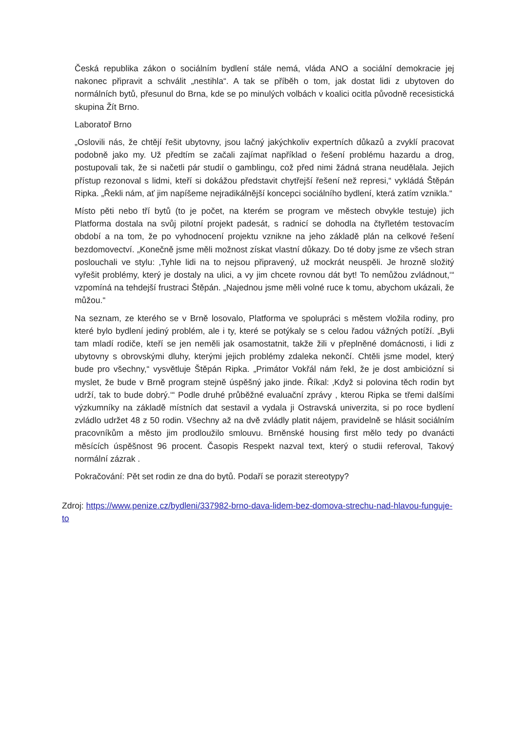Česká republika zákon o sociálním bydlení stále nemá, vláda ANO a sociální demokracie jej nakonec připravit a schválit „nestihla“. A tak se příběh o tom, jak dostat lidi z ubytoven do normálních bytů, přesunul do Brna, kde se po minulých volbách v koalici ocitla původně recesistická skupina Žít Brno.
Laboratoř Brno
„Oslovili nás, že chtějí řešit ubytovny, jsou lačný jakýchkoliv expertních důkazů a zvyklí pracovat podobně jako my. Už předtím se začali zajímat například o řešení problému hazardu a drog, postupovali tak, že si načetli pár studií o gamblingu, což před nimi žádná strana neudělala. Jejich přístup rezonoval s lidmi, kteří si dokážou představit chytřejší řešení než represi,“ vykládá Štěpán Ripka. „Řekli nám, ať jim napíšeme nejradikálnější koncepci sociálního bydlení, která zatím vznikla.“
Místo pěti nebo tří bytů (to je počet, na kterém se program ve městech obvykle testuje) jich Platforma dostala na svůj pilotní projekt padesát, s radnicí se dohodla na čtyřletém testovacím období a na tom, že po vyhodnocení projektu vznikne na jeho základě plán na celkové řešení bezdomovectví. „Konečně jsme měli možnost získat vlastní důkazy. Do té doby jsme ze všech stran poslouchali ve stylu: ‚Tyhle lidi na to nejsou připravený, už mockrát neuspěli. Je hrozně složitý vyřešit problémy, který je dostaly na ulici, a vy jim chcete rovnou dát byt! To nemůžou zvládnout,‘“ vzpomíná na tehdejší frustraci Štěpán. „Najednou jsme měli volné ruce k tomu, abychom ukázali, že můžou.“
Na seznam, ze kterého se v Brně losovalo, Platforma ve spolupráci s městem vložila rodiny, pro které bylo bydlení jediný problém, ale i ty, které se potýkaly se s celou řadou vážných potíží. „Byli tam mladí rodiče, kteří se jen neměli jak osamostatnit, takže žili v přeplněné domácnosti, i lidi z ubytovny s obrovskými dluhy, kterými jejich problémy zdaleka nekončí. Chtěli jsme model, který bude pro všechny,“ vysvětluje Štěpán Ripka. „Primátor Vokřál nám řekl, že je dost ambiciózní si myslet, že bude v Brně program stejně úspěšný jako jinde. Říkal: ‚Když si polovina těch rodin byt udrží, tak to bude dobrý.‘“ Podle druhé průběžné evaluační zprávy , kterou Ripka se třemi dalšími výzkumníky na základě místních dat sestavil a vydala ji Ostravská univerzita, si po roce bydlení zvládlo udržet 48 z 50 rodin. Všechny až na dvě zvládly platit nájem, pravidelně se hlásit sociálním pracovníkům a město jim prodloužilo smlouvu. Brněnské housing first mělo tedy po dvanácti měsících úspěšnost 96 procent. Časopis Respekt nazval text, který o studii referoval, Takový normální zázrak .
Pokračování: Pět set rodin ze dna do bytů. Podaří se porazit stereotypy?
Zdroj: https://www.penize.cz/bydleni/337982-brno-dava-lidem-bez-domova-strechu-nad-hlavou-funguje-to